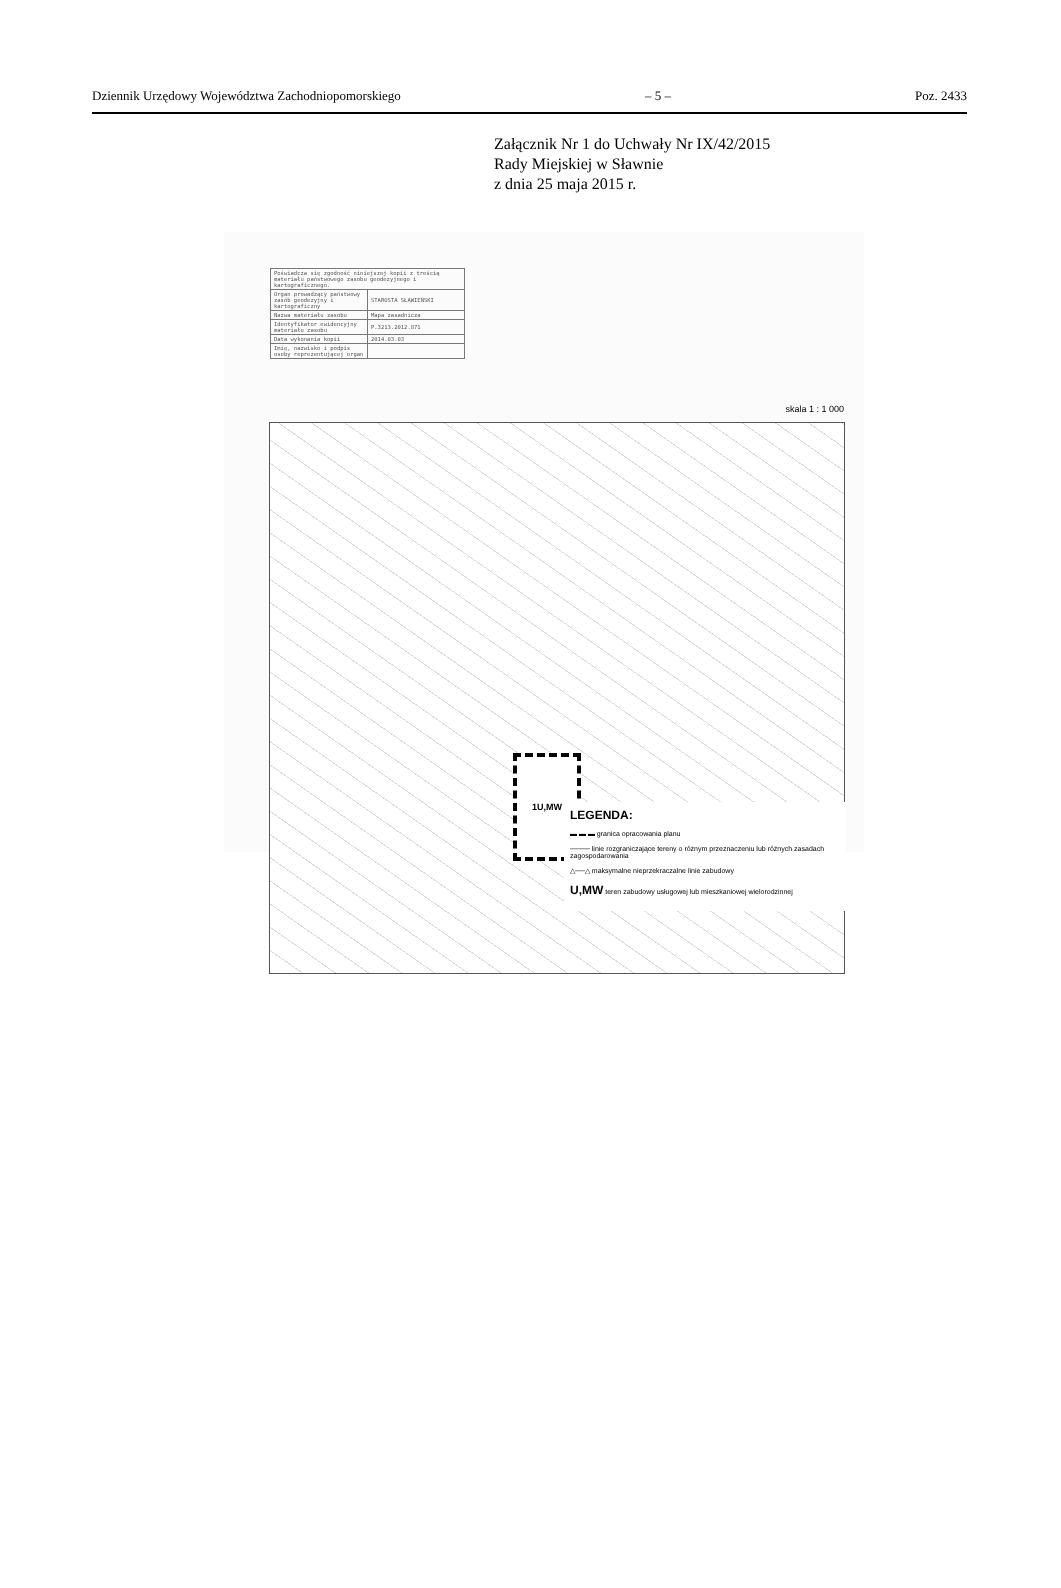Dziennik Urzędowy Województwa Zachodniopomorskiego – 5 – Poz. 2433
Załącznik Nr 1 do Uchwały Nr IX/42/2015
Rady Miejskiej w Sławnie
z dnia 25 maja 2015 r.
| Poświadcza się zgodność niniejszej kopii z treścią materiału państwowego zasobu geodezyjnego i kartograficznego. | |
| Organ prowadzący państwowy zasób geodezyjny i kartograficzny | STAROSTA SŁAWIEŃSKI |
| Nazwa materiału zasobu | Mapa zasadnicza |
| Identyfikator ewidencyjny materiału zasobu | P.3213.2012.871 |
| Data wykonania kopii | 2014.03.03 |
| Imię, nazwisko i podpis osoby reprezentującej organ | |
skala 1 : 1 000
1U,MW
LEGENDA:
▬ ▬ ▬ granica opracowania planu
──── linie rozgraniczające tereny o różnym przeznaczeniu lub różnych zasadach zagospodarowania
△──△ maksymalne nieprzekraczalne linie zabudowy
U,MW teren zabudowy usługowej lub mieszkaniowej wielorodzinnej